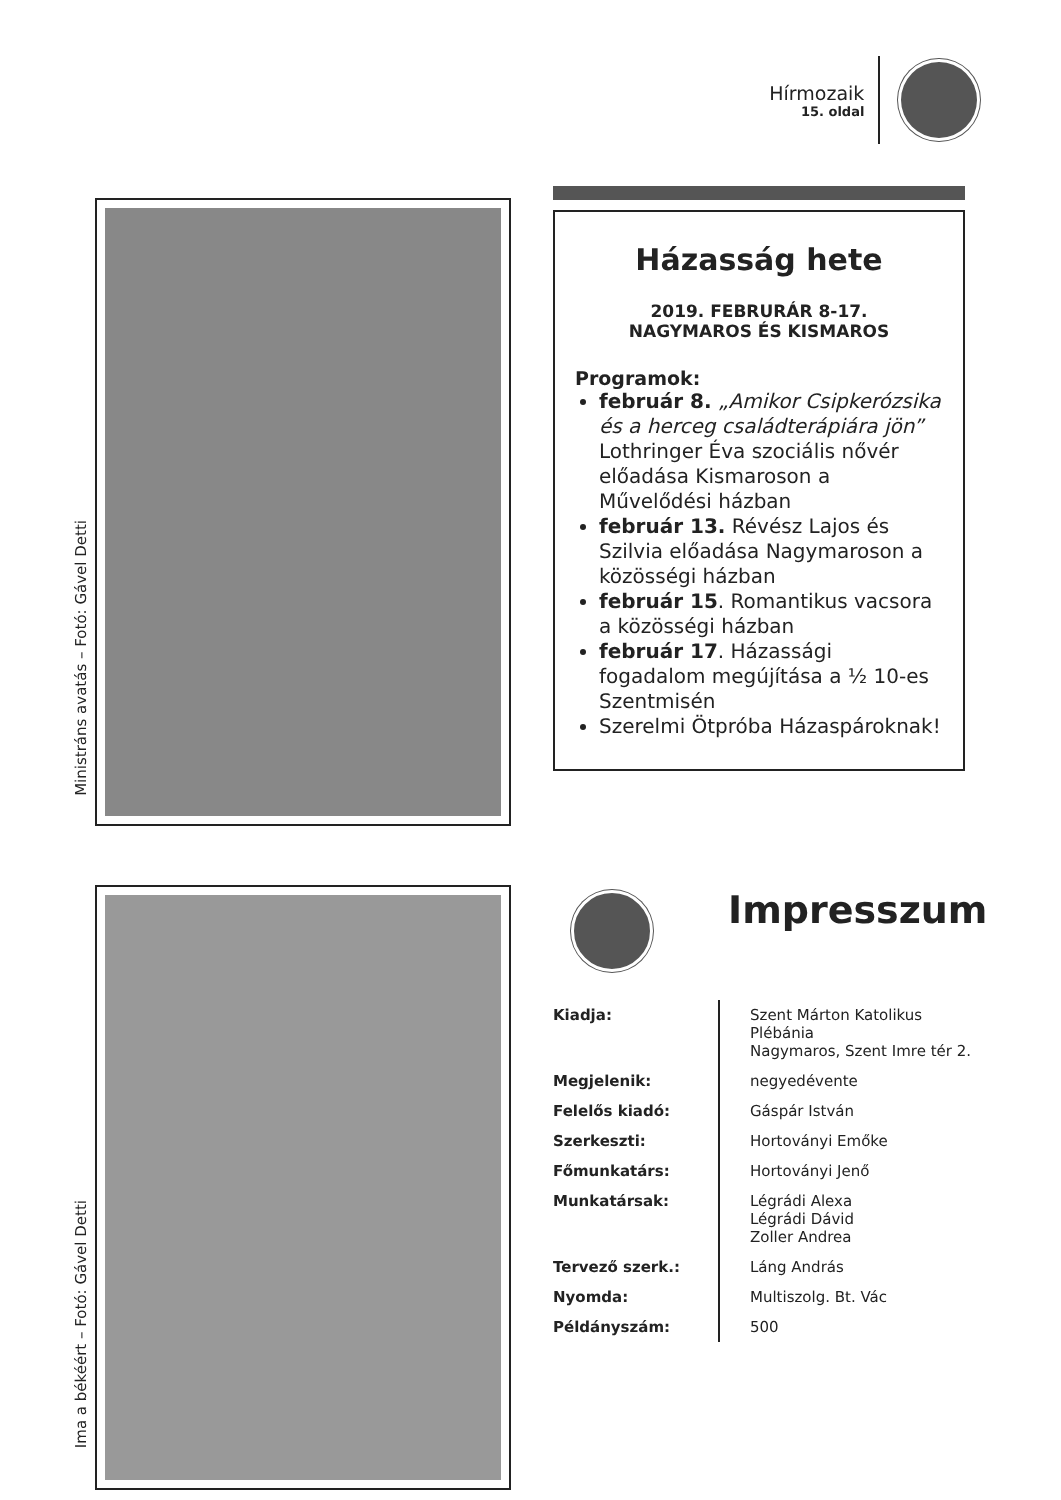Hírmozaik
15. oldal
Ministráns avatás – Fotó: Gável Detti
Házasság hete
2019. FEBRURÁR 8-17.
NAGYMAROS ÉS KISMAROS
Programok:
február 8. „Amikor Csipkerózsika és a herceg családterápiára jön” Lothringer Éva szociális nővér előadása Kismaroson a Művelődési házban
február 13. Révész Lajos és Szilvia előadása Nagymaroson a közösségi házban
február 15. Romantikus vacsora a közösségi házban
február 17. Házassági fogadalom megújítása a ½ 10-es Szentmisén
Szerelmi Ötpróba Házaspároknak!
Ima a békéért – Fotó: Gável Detti
Impresszum
| Kiadja: | Szent Márton Katolikus Plébánia Nagymaros, Szent Imre tér 2. |
| Megjelenik: | negyedévente |
| Felelős kiadó: | Gáspár István |
| Szerkeszti: | Hortoványi Emőke |
| Főmunkatárs: | Hortoványi Jenő |
| Munkatársak: | Légrádi Alexa Légrádi Dávid Zoller Andrea |
| Tervező szerk.: | Láng András |
| Nyomda: | Multiszolg. Bt. Vác |
| Példányszám: | 500 |